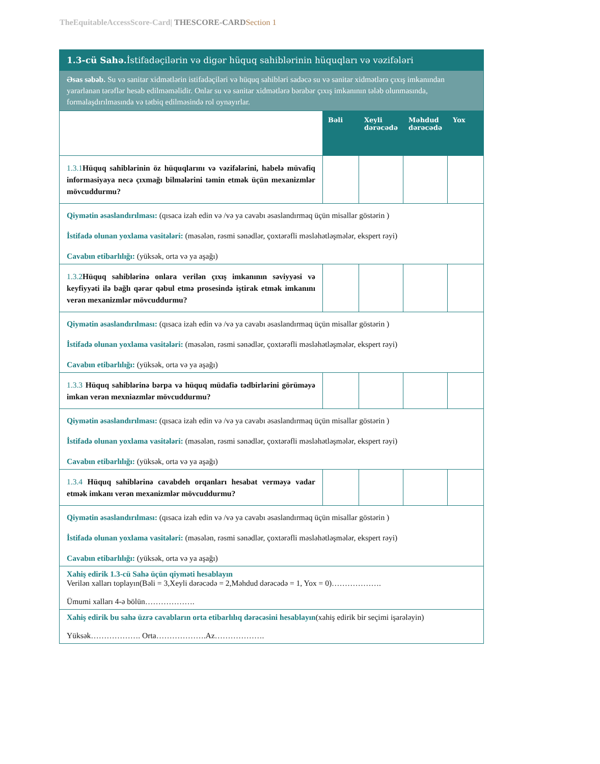TheEquitableAccessScore-Card| THESCORE-CARD Section 1
| 1.3-cü Sahə. İstifadəçilərin və digər hüquq sahiblərinin hüquqları və vəzifələri | | | | |
| Əsas səbəb. Su və sanitar xidmətlərin istifadəçiləri və hüquq sahibləri sadəcə su və sanitar xidmətlərə çıxış imkanından yararlanan tərəflər hesab edilməməlidir. Onlar su və sanitar xidmətlərə bərabər çıxış imkanının tələb olunmasında, formalaşdırılmasında və tətbiq edilməsində rol oynayırlar. | | | | |
| | Bəli | Xeyli dərəcədə | Məhdud dərəcədə | Yox |
| 1.3.1 Hüquq sahiblərinin öz hüquqlarını və vəzifələrini, habelə müvafiq informasiyaya necə çıxmağı bilmələrini təmin etmək üçün mexanizmlər mövcuddurmu? | | | | |
| Qiymətin əsaslandırılması: (qısaca izah edin və /və ya cavabı əsaslandırmaq üçün misallar göstərin ) İstifadə olunan yoxlama vasitələri: (məsələn, rəsmi sənədlər, çoxtərəfli məsləhətləşmələr, ekspert rəyi) Cavabın etibarlılığı: (yüksək, orta və ya aşağı) | | | | |
| 1.3.2 Hüquq sahiblərinə onlara verilən çıxış imkanının səviyyəsi və keyfiyyəti ilə bağlı qərar qəbul etmə prosesində iştirak etmək imkanını verən mexanizmlər mövcuddurmu? | | | | |
| Qiymətin əsaslandırılması: (qısaca izah edin və /və ya cavabı əsaslandırmaq üçün misallar göstərin ) İstifadə olunan yoxlama vasitələri: (məsələn, rəsmi sənədlər, çoxtərəfli məsləhətləşmələr, ekspert rəyi) Cavabın etibarlılığı: (yüksək, orta və ya aşağı) | | | | |
| 1.3.3 Hüquq sahiblərinə bərpa və hüquq müdafiə tədbirlərini görüməyə imkan verən mexniazmlər mövcuddurmu? | | | | |
| Qiymətin əsaslandırılması: (qısaca izah edin və /və ya cavabı əsaslandırmaq üçün misallar göstərin ) İstifadə olunan yoxlama vasitələri: (məsələn, rəsmi sənədlər, çoxtərəfli məsləhətləşmələr, ekspert rəyi) Cavabın etibarlılığı: (yüksək, orta və ya aşağı) | | | | |
| 1.3.4 Hüquq sahiblərinə cavabdeh orqanları hesabat verməyə vadar etmək imkanı verən mexanizmlər mövcuddurmu? | | | | |
| Qiymətin əsaslandırılması: (qısaca izah edin və /və ya cavabı əsaslandırmaq üçün misallar göstərin ) İstifadə olunan yoxlama vasitələri: (məsələn, rəsmi sənədlər, çoxtərəfli məsləhətləşmələr, ekspert rəyi) Cavabın etibarlılığı: (yüksək, orta və ya aşağı) | | | | |
| Xahiş edirik 1.3-cü Sahə üçün qiyməti hesablayın Verilən xalları toplayın(Bəli = 3,Xeyli dərəcədə = 2,Məhdud dərəcədə = 1, Yox = 0)………………. Ümumi xalları 4-ə bölün………………. | | | | |
| Xahiş edirik bu sahə üzrə cavabların orta etibarlılıq dərəcəsini hesablayın (xahiş edirik bir seçimi işarələyin) Yüksək………………. Orta……………….Az………………. | | | | |